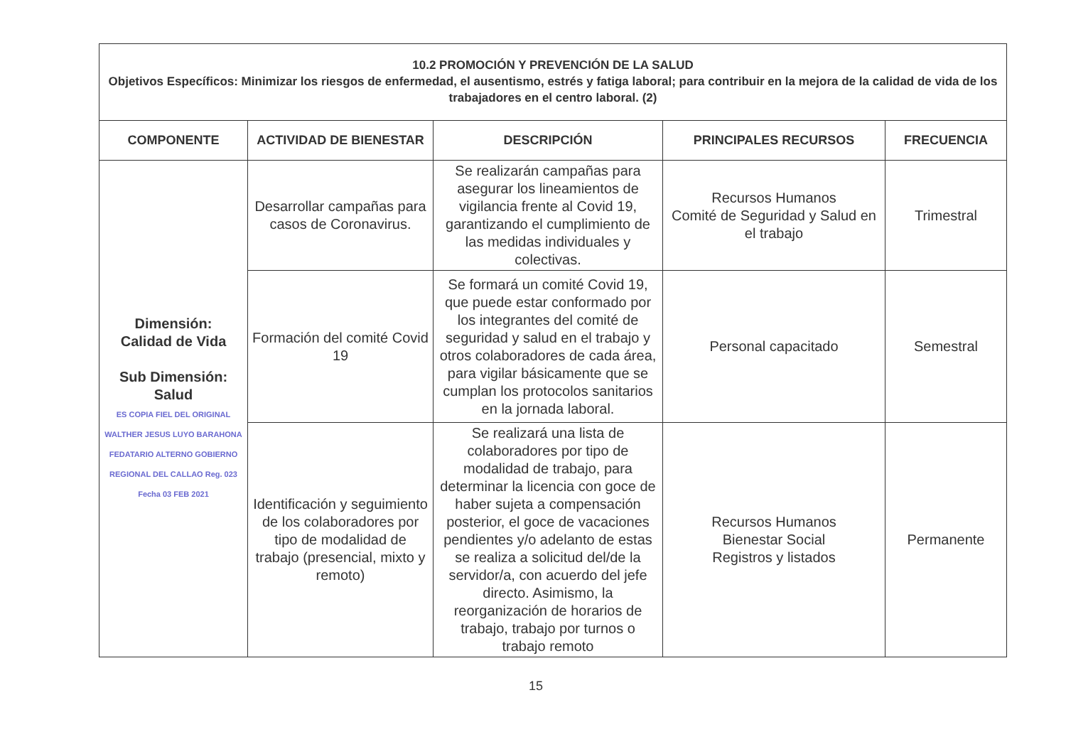| 10.2 PROMOCIÓN Y PREVENCIÓN DE LA SALUD Objetivos Específicos: Minimizar los riesgos de enfermedad, el ausentismo, estrés y fatiga laboral; para contribuir en la mejora de la calidad de vida de los trabajadores en el centro laboral. (2) | | | | |
| COMPONENTE | ACTIVIDAD DE BIENESTAR | DESCRIPCIÓN | PRINCIPALES RECURSOS | FRECUENCIA |
| Dimensión: Calidad de Vida Sub Dimensión: Salud ES COPIA FIEL DEL ORIGINAL WALTHER JESUS LUYO BARAHONA FEDATARIO ALTERNO GOBIERNO REGIONAL DEL CALLAO Reg. 023 Fecha 03 FEB 2021 | Desarrollar campañas para casos de Coronavirus. | Se realizarán campañas para asegurar los lineamientos de vigilancia frente al Covid 19, garantizando el cumplimiento de las medidas individuales y colectivas. | Recursos Humanos Comité de Seguridad y Salud en el trabajo | Trimestral |
| | Formación del comité Covid 19 | Se formará un comité Covid 19, que puede estar conformado por los integrantes del comité de seguridad y salud en el trabajo y otros colaboradores de cada área, para vigilar básicamente que se cumplan los protocolos sanitarios en la jornada laboral. | Personal capacitado | Semestral |
| | Identificación y seguimiento de los colaboradores por tipo de modalidad de trabajo (presencial, mixto y remoto) | Se realizará una lista de colaboradores por tipo de modalidad de trabajo, para determinar la licencia con goce de haber sujeta a compensación posterior, el goce de vacaciones pendientes y/o adelanto de estas se realiza a solicitud del/de la servidor/a, con acuerdo del jefe directo. Asimismo, la reorganización de horarios de trabajo, trabajo por turnos o trabajo remoto | Recursos Humanos Bienestar Social Registros y listados | Permanente |
15